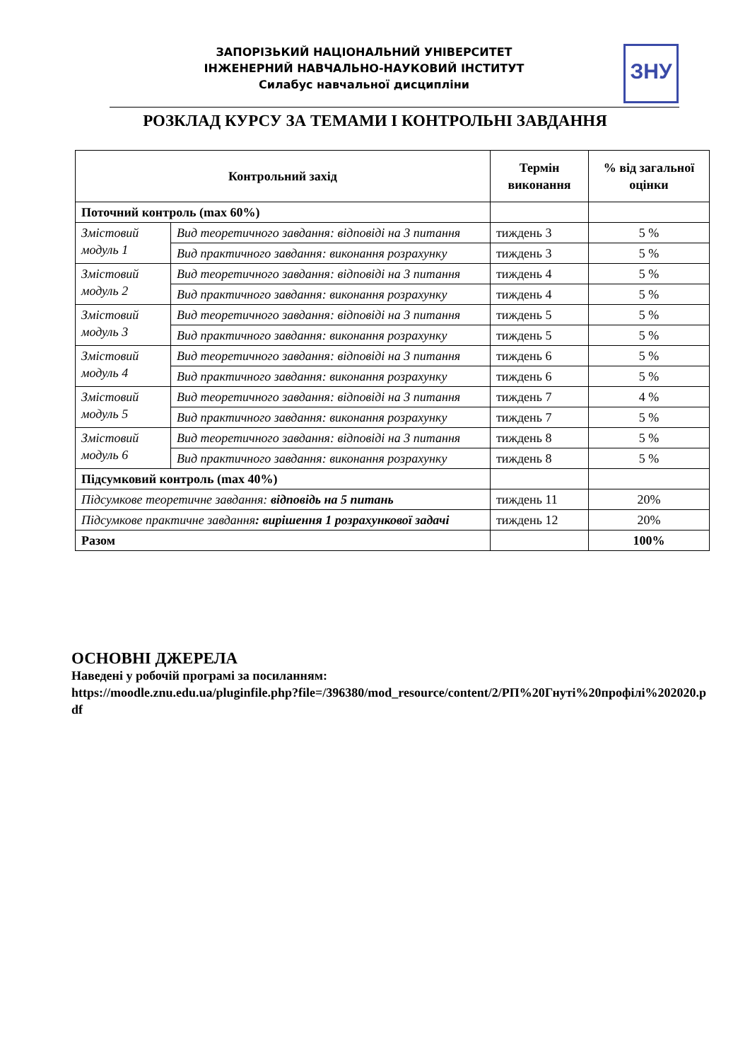ЗАПОРІЗЬКИЙ НАЦІОНАЛЬНИЙ УНІВЕРСИТЕТ
ІНЖЕНЕРНИЙ НАВЧАЛЬНО-НАУКОВИЙ ІНСТИТУТ
Силабус навчальної дисципліни
ЗНУ
РОЗКЛАД КУРСУ ЗА ТЕМАМИ І КОНТРОЛЬНІ ЗАВДАННЯ
| Контрольний захід | | Термін виконання | % від загальної оцінки |
| --- | --- | --- | --- |
| Поточний контроль (max 60%) | | | |
| Змістовий модуль 1 | Вид теоретичного завдання: відповіді на 3 питання | тиждень 3 | 5 % |
| | Вид практичного завдання: виконання розрахунку | тиждень 3 | 5 % |
| Змістовий модуль 2 | Вид теоретичного завдання: відповіді на 3 питання | тиждень 4 | 5 % |
| | Вид практичного завдання: виконання розрахунку | тиждень 4 | 5 % |
| Змістовий модуль 3 | Вид теоретичного завдання: відповіді на 3 питання | тиждень 5 | 5 % |
| | Вид практичного завдання: виконання розрахунку | тиждень 5 | 5 % |
| Змістовий модуль 4 | Вид теоретичного завдання: відповіді на 3 питання | тиждень 6 | 5 % |
| | Вид практичного завдання: виконання розрахунку | тиждень 6 | 5 % |
| Змістовий модуль 5 | Вид теоретичного завдання: відповіді на 3 питання | тиждень 7 | 4 % |
| | Вид практичного завдання: виконання розрахунку | тиждень 7 | 5 % |
| Змістовий модуль 6 | Вид теоретичного завдання: відповіді на 3 питання | тиждень 8 | 5 % |
| | Вид практичного завдання: виконання розрахунку | тиждень 8 | 5 % |
| Підсумковий контроль (max 40%) | | | |
| Підсумкове теоретичне завдання: відповідь на 5 питань | | тиждень 11 | 20% |
| Підсумкове практичне завдання : вирішення 1 розрахункової задачі | | тиждень 12 | 20% |
| Разом | | | 100% |
ОСНОВНІ ДЖЕРЕЛА
Наведені у робочій програмі за посиланням:
https://moodle.znu.edu.ua/pluginfile.php?file=/396380/mod_resource/content/2/РП%20Гнуті%20профілі%202020.pdf